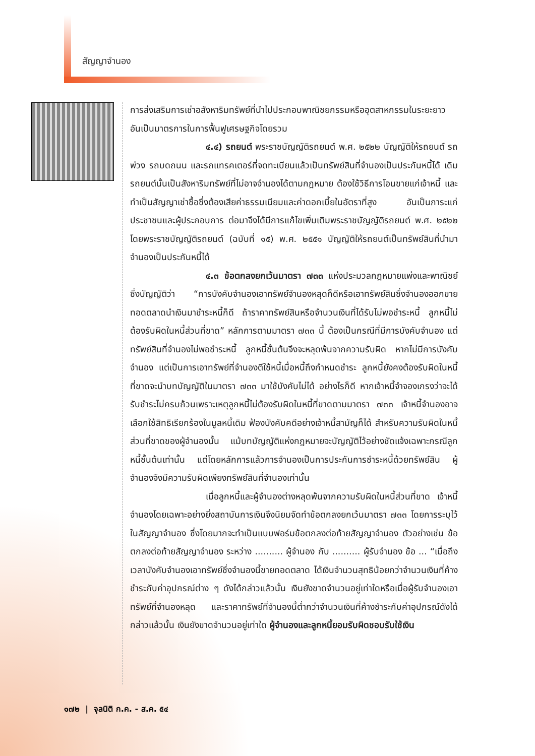สัญญาจำนอง
การส่งเสริมการเช่าอสังหาริมทรัพย์ที่นำไปประกอบพาณิชยกรรมหรืออุตสาหกรรมในระยะยาว อันเป็นมาตรการในการฟื้นฟูเศรษฐกิจโดยรวม
๔.๔) รถยนต์ พระราชบัญญัติรถยนต์ พ.ศ. ๒๕๒๒ บัญญัติให้รถยนต์ รถพ่วง รถบดถนน และรถแทรคเตอร์ที่จดทะเบียนแล้วเป็นทรัพย์สินที่จำนองเป็นประกันหนี้ได้ เดิมรถยนต์นั้นเป็นสังหาริมทรัพย์ที่ไม่อาจจำนองได้ตามกฎหมาย ต้องใช้วิธีการโอนขายแก่เจ้าหนี้ และทำเป็นสัญญาเช่าซื้อซึ่งต้องเสียค่าธรรมเนียมและค่าดอกเบี้ยในอัตราที่สูง อันเป็นภาระแก่ประชาชนและผู้ประกอบการ ต่อมาจึงได้มีการแก้ไขเพิ่มเติมพระราชบัญญัติรถยนต์ พ.ศ. ๒๕๒๒ โดยพระราชบัญญัติรถยนต์ (ฉบับที่ ๑๕) พ.ศ. ๒๕๕๑ บัญญัติให้รถยนต์เป็นทรัพย์สินที่นำมาจำนองเป็นประกันหนี้ได้
๔.๓ ข้อตกลงยกเว้นมาตรา ๗๓๓ แห่งประมวลกฎหมายแพ่งและพาณิชย์ซึ่งบัญญัติว่า “การบังคับจำนองเอาทรัพย์จำนองหลุดก็ดีหรือเอาทรัพย์สินซึ่งจำนองออกขายทอดตลาดนำเงินมาชำระหนี้ก็ดี ถ้าราคาทรัพย์สินหรือจำนวนเงินที่ได้รับไม่พอชำระหนี้ ลูกหนี้ไม่ต้องรับผิดในหนี้ส่วนที่ขาด” หลักการตามมาตรา ๗๓๓ นี้ ต้องเป็นกรณีที่มีการบังคับจำนอง แต่ทรัพย์สินที่จำนองไม่พอชำระหนี้ ลูกหนี้ชั้นต้นจึงจะหลุดพ้นจากความรับผิด หากไม่มีการบังคับจำนอง แต่เป็นการเอาทรัพย์ที่จำนองตีใช้หนี้เมื่อหนี้ถึงกำหนดชำระ ลูกหนี้ยังคงต้องรับผิดในหนี้ที่ขาดจะนำบทบัญญัติในมาตรา ๗๓๓ มาใช้บังคับไม่ได้ อย่างไรก็ดี หากเจ้าหนี้จำจองเกรงว่าจะได้รับชำระไม่ครบถ้วนเพราะเหตุลูกหนี้ไม่ต้องรับผิดในหนี้ที่ขาดตามมาตรา ๗๓๓ เจ้าหนี้จำนองอาจเลือกใช้สิทธิเรียกร้องในมูลหนี้เดิม ฟ้องบังคับคดีอย่างเจ้าหนี้สามัญก็ได้ สำหรับความรับผิดในหนี้ส่วนที่ขาดของผู้จำนองนั้น แม้บทบัญญัติแห่งกฎหมายจะบัญญัติไว้อย่างชัดแจ้งเฉพาะกรณีลูกหนี้ชั้นต้นเท่านั้น แต่โดยหลักการแล้วการจำนองเป็นการประกันการชำระหนี้ด้วยทรัพย์สิน ผู้จำนองจึงมีความรับผิดเพียงทรัพย์สินที่จำนองเท่านั้น
เมื่อลูกหนี้และผู้จำนองต่างหลุดพ้นจากความรับผิดในหนี้ส่วนที่ขาด เจ้าหนี้จำนองโดยเฉพาะอย่างยิ่งสถาบันการเงินจึงนิยมจัดทำข้อตกลงยกเว้นมาตรา ๗๓๓ โดยการระบุไว้ในสัญญาจำนอง ซึ่งโดยมากจะทำเป็นแบบฟอร์มข้อตกลงต่อท้ายสัญญาจำนอง ตัวอย่างเช่น ข้อตกลงต่อท้ายสัญญาจำนอง ระหว่าง .......... ผู้จำนอง กับ .......... ผู้รับจำนอง ข้อ ... “เมื่อถึงเวลาบังคับจำนองเอาทรัพย์ซึ่งจำนองนี้ขายทอดตลาด ได้เงินจำนวนสุทธิน้อยกว่าจำนวนเงินที่ค้างชำระกับค่าอุปกรณ์ต่าง ๆ ดังได้กล่าวแล้วนั้น เงินยังขาดจำนวนอยู่เท่าใดหรือเมื่อผู้รับจำนองเอาทรัพย์ที่จำนองหลุด และราคาทรัพย์ที่จำนองนี้ต่ำกว่าจำนวนเงินที่ค้างชำระกับค่าอุปกรณ์ดังได้กล่าวแล้วนั้น เงินยังขาดจำนวนอยู่เท่าใด ผู้จำนองและลูกหนี้ยอมรับผิดชอบรับใช้เงิน
๑๗๒ | จุลนิติ ก.ค. - ส.ค. ๕๔